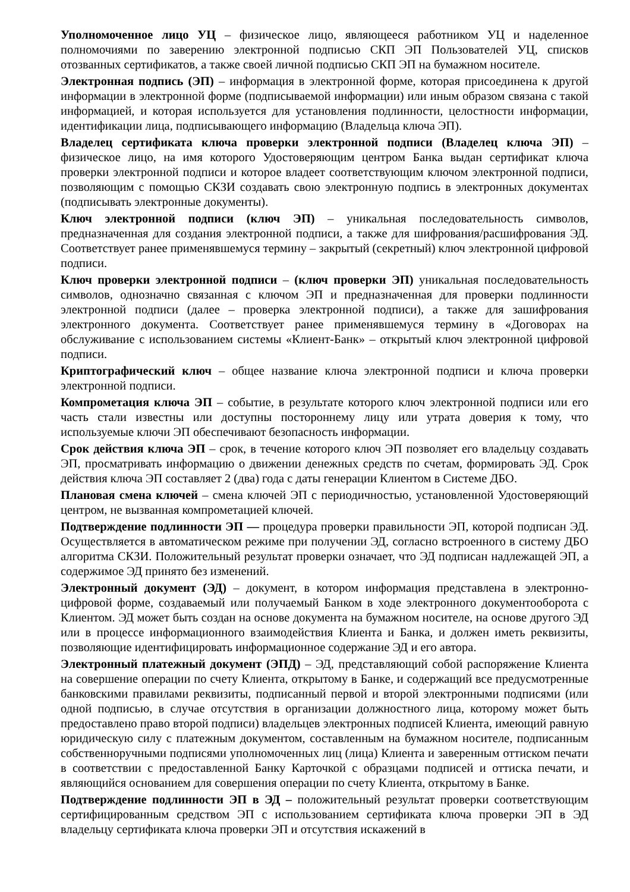Уполномоченное лицо УЦ – физическое лицо, являющееся работником УЦ и наделенное полномочиями по заверению электронной подписью СКП ЭП Пользователей УЦ, списков отозванных сертификатов, а также своей личной подписью СКП ЭП на бумажном носителе.
Электронная подпись (ЭП) – информация в электронной форме, которая присоединена к другой информации в электронной форме (подписываемой информации) или иным образом связана с такой информацией, и которая используется для установления подлинности, целостности информации, идентификации лица, подписывающего информацию (Владельца ключа ЭП).
Владелец сертификата ключа проверки электронной подписи (Владелец ключа ЭП) – физическое лицо, на имя которого Удостоверяющим центром Банка выдан сертификат ключа проверки электронной подписи и которое владеет соответствующим ключом электронной подписи, позволяющим с помощью СКЗИ создавать свою электронную подпись в электронных документах (подписывать электронные документы).
Ключ электронной подписи (ключ ЭП) – уникальная последовательность символов, предназначенная для создания электронной подписи, а также для шифрования/расшифрования ЭД. Соответствует ранее применявшемуся термину – закрытый (секретный) ключ электронной цифровой подписи.
Ключ проверки электронной подписи – (ключ проверки ЭП) уникальная последовательность символов, однозначно связанная с ключом ЭП и предназначенная для проверки подлинности электронной подписи (далее – проверка электронной подписи), а также для зашифрования электронного документа. Соответствует ранее применявшемуся термину в «Договорах на обслуживание с использованием системы «Клиент-Банк» – открытый ключ электронной цифровой подписи.
Криптографический ключ – общее название ключа электронной подписи и ключа проверки электронной подписи.
Компрометация ключа ЭП – событие, в результате которого ключ электронной подписи или его часть стали известны или доступны постороннему лицу или утрата доверия к тому, что используемые ключи ЭП обеспечивают безопасность информации.
Срок действия ключа ЭП – срок, в течение которого ключ ЭП позволяет его владельцу создавать ЭП, просматривать информацию о движении денежных средств по счетам, формировать ЭД. Срок действия ключа ЭП составляет 2 (два) года с даты генерации Клиентом в Системе ДБО.
Плановая смена ключей – смена ключей ЭП с периодичностью, установленной Удостоверяющий центром, не вызванная компрометацией ключей.
Подтверждение подлинности ЭП — процедура проверки правильности ЭП, которой подписан ЭД. Осуществляется в автоматическом режиме при получении ЭД, согласно встроенного в систему ДБО алгоритма СКЗИ. Положительный результат проверки означает, что ЭД подписан надлежащей ЭП, а содержимое ЭД принято без изменений.
Электронный документ (ЭД) – документ, в котором информация представлена в электронно-цифровой форме, создаваемый или получаемый Банком в ходе электронного документооборота с Клиентом. ЭД может быть создан на основе документа на бумажном носителе, на основе другого ЭД или в процессе информационного взаимодействия Клиента и Банка, и должен иметь реквизиты, позволяющие идентифицировать информационное содержание ЭД и его автора.
Электронный платежный документ (ЭПД) – ЭД, представляющий собой распоряжение Клиента на совершение операции по счету Клиента, открытому в Банке, и содержащий все предусмотренные банковскими правилами реквизиты, подписанный первой и второй электронными подписями (или одной подписью, в случае отсутствия в организации должностного лица, которому может быть предоставлено право второй подписи) владельцев электронных подписей Клиента, имеющий равную юридическую силу с платежным документом, составленным на бумажном носителе, подписанным собственноручными подписями уполномоченных лиц (лица) Клиента и заверенным оттиском печати в соответствии с предоставленной Банку Карточкой с образцами подписей и оттиска печати, и являющийся основанием для совершения операции по счету Клиента, открытому в Банке.
Подтверждение подлинности ЭП в ЭД – положительный результат проверки соответствующим сертифицированным средством ЭП с использованием сертификата ключа проверки ЭП в ЭД владельцу сертификата ключа проверки ЭП и отсутствия искажений в